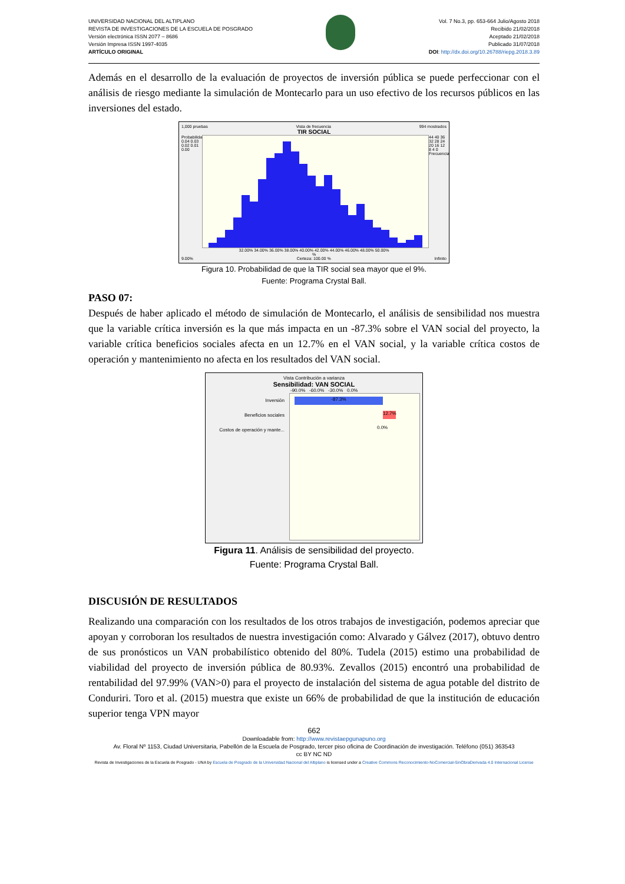UNIVERSIDAD NACIONAL DEL ALTIPLANO
REVISTA DE INVESTIGACIONES DE LA ESCUELA DE POSGRADO
Versión electrónica ISSN 2077 – 8686
Versión Impresa ISSN 1997-4035
ARTÍCULO ORIGINAL
Vol. 7 No.3, pp. 653-664 Julio/Agosto 2018
Recibido 21/02/2018
Aceptado 21/02/2018
Publicado 31/07/2018
DOI: http://dx.doi.org/10.26788/riepg.2018.3.89
Además en el desarrollo de la evaluación de proyectos de inversión pública se puede perfeccionar con el análisis de riesgo mediante la simulación de Montecarlo para un uso efectivo de los recursos públicos en las inversiones del estado.
1,000 pruebas Vista de frecuencia 994 mostrados
TIR SOCIAL
Probabilidad 0.04 0.03 0.02 0.01 0.00
44 40 36 32 28 24 20 16 12 8 4 0 Frecuencia
32.00% 34.00% 36.00% 38.00% 40.00% 42.00% 44.00% 46.00% 48.00% 50.00%
%
9.00% Certeza: 100.00 % Infinito
Figura 10. Probabilidad de que la TIR social sea mayor que el 9%.
Fuente: Programa Crystal Ball.
PASO 07:
Después de haber aplicado el método de simulación de Montecarlo, el análisis de sensibilidad nos muestra que la variable crítica inversión es la que más impacta en un -87.3% sobre el VAN social del proyecto, la variable crítica beneficios sociales afecta en un 12.7% en el VAN social, y la variable crítica costos de operación y mantenimiento no afecta en los resultados del VAN social.
Vista Contribución a varianza
Sensibilidad: VAN SOCIAL
-90.0% -60.0% -30.0% 0.0%
Inversión
Beneficios sociales
Costos de operación y mante...
-87.3%
12.7%
0.0%
Figura 11. Análisis de sensibilidad del proyecto.
Fuente: Programa Crystal Ball.
DISCUSIÓN DE RESULTADOS
Realizando una comparación con los resultados de los otros trabajos de investigación, podemos apreciar que apoyan y corroboran los resultados de nuestra investigación como: Alvarado y Gálvez (2017), obtuvo dentro de sus pronósticos un VAN probabilístico obtenido del 80%. Tudela (2015) estimo una probabilidad de viabilidad del proyecto de inversión pública de 80.93%. Zevallos (2015) encontró una probabilidad de rentabilidad del 97.99% (VAN>0) para el proyecto de instalación del sistema de agua potable del distrito de Conduriri. Toro et al. (2015) muestra que existe un 66% de probabilidad de que la institución de educación superior tenga VPN mayor
662
Downloadable from: http://www.revistaepgunapuno.org
Av. Floral Nº 1153, Ciudad Universitaria, Pabellón de la Escuela de Posgrado, tercer piso oficina de Coordinación de investigación. Teléfono (051) 363543
cc BY NC ND
Revista de Investigaciones de la Escuela de Posgrado - UNA by Escuela de Posgrado de la Universidad Nacional del Altiplano is licensed under a Creative Commons Reconocimiento-NoComercial-SinObraDerivada 4.0 Internacional License